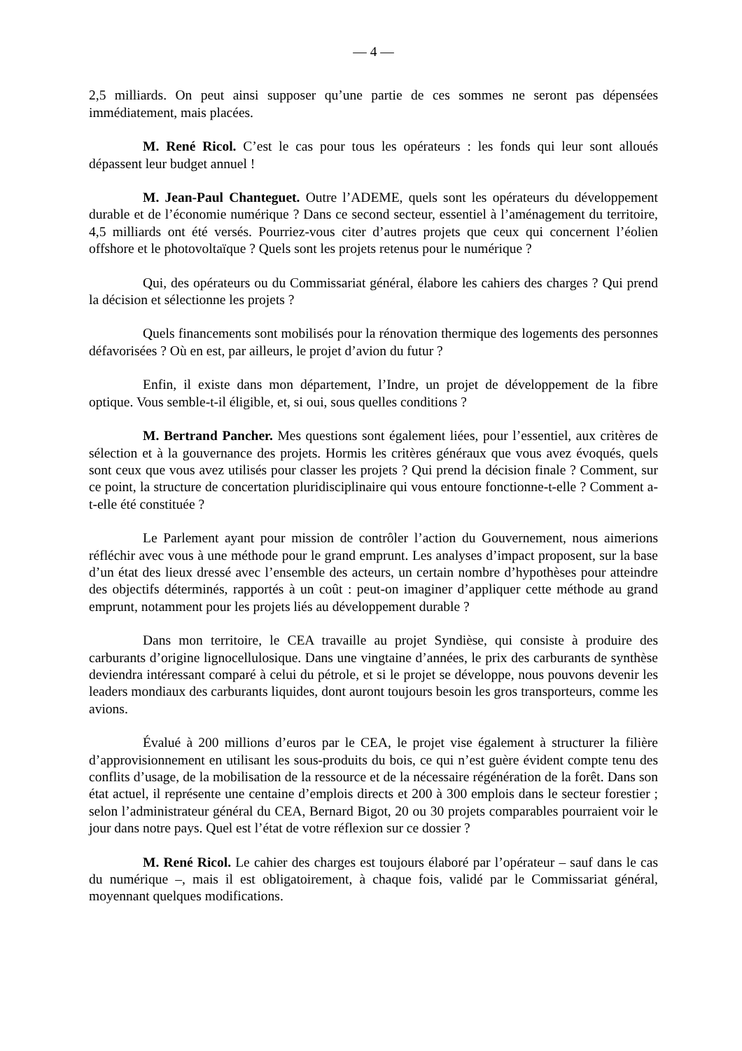— 4 —
2,5 milliards. On peut ainsi supposer qu’une partie de ces sommes ne seront pas dépensées immédiatement, mais placées.
M. René Ricol. C’est le cas pour tous les opérateurs : les fonds qui leur sont alloués dépassent leur budget annuel !
M. Jean-Paul Chanteguet. Outre l’ADEME, quels sont les opérateurs du développement durable et de l’économie numérique ? Dans ce second secteur, essentiel à l’aménagement du territoire, 4,5 milliards ont été versés. Pourriez-vous citer d’autres projets que ceux qui concernent l’éolien offshore et le photovoltaïque ? Quels sont les projets retenus pour le numérique ?
Qui, des opérateurs ou du Commissariat général, élabore les cahiers des charges ? Qui prend la décision et sélectionne les projets ?
Quels financements sont mobilisés pour la rénovation thermique des logements des personnes défavorisées ? Où en est, par ailleurs, le projet d’avion du futur ?
Enfin, il existe dans mon département, l’Indre, un projet de développement de la fibre optique. Vous semble-t-il éligible, et, si oui, sous quelles conditions ?
M. Bertrand Pancher. Mes questions sont également liées, pour l’essentiel, aux critères de sélection et à la gouvernance des projets. Hormis les critères généraux que vous avez évoqués, quels sont ceux que vous avez utilisés pour classer les projets ? Qui prend la décision finale ? Comment, sur ce point, la structure de concertation pluridisciplinaire qui vous entoure fonctionne-t-elle ? Comment a-t-elle été constituée ?
Le Parlement ayant pour mission de contrôler l’action du Gouvernement, nous aimerions réfléchir avec vous à une méthode pour le grand emprunt. Les analyses d’impact proposent, sur la base d’un état des lieux dressé avec l’ensemble des acteurs, un certain nombre d’hypothèses pour atteindre des objectifs déterminés, rapportés à un coût : peut-on imaginer d’appliquer cette méthode au grand emprunt, notamment pour les projets liés au développement durable ?
Dans mon territoire, le CEA travaille au projet Syndièse, qui consiste à produire des carburants d’origine lignocellulosique. Dans une vingtaine d’années, le prix des carburants de synthèse deviendra intéressant comparé à celui du pétrole, et si le projet se développe, nous pouvons devenir les leaders mondiaux des carburants liquides, dont auront toujours besoin les gros transporteurs, comme les avions.
Évalué à 200 millions d’euros par le CEA, le projet vise également à structurer la filière d’approvisionnement en utilisant les sous-produits du bois, ce qui n’est guère évident compte tenu des conflits d’usage, de la mobilisation de la ressource et de la nécessaire régénération de la forêt. Dans son état actuel, il représente une centaine d’emplois directs et 200 à 300 emplois dans le secteur forestier ; selon l’administrateur général du CEA, Bernard Bigot, 20 ou 30 projets comparables pourraient voir le jour dans notre pays. Quel est l’état de votre réflexion sur ce dossier ?
M. René Ricol. Le cahier des charges est toujours élaboré par l’opérateur – sauf dans le cas du numérique –, mais il est obligatoirement, à chaque fois, validé par le Commissariat général, moyennant quelques modifications.